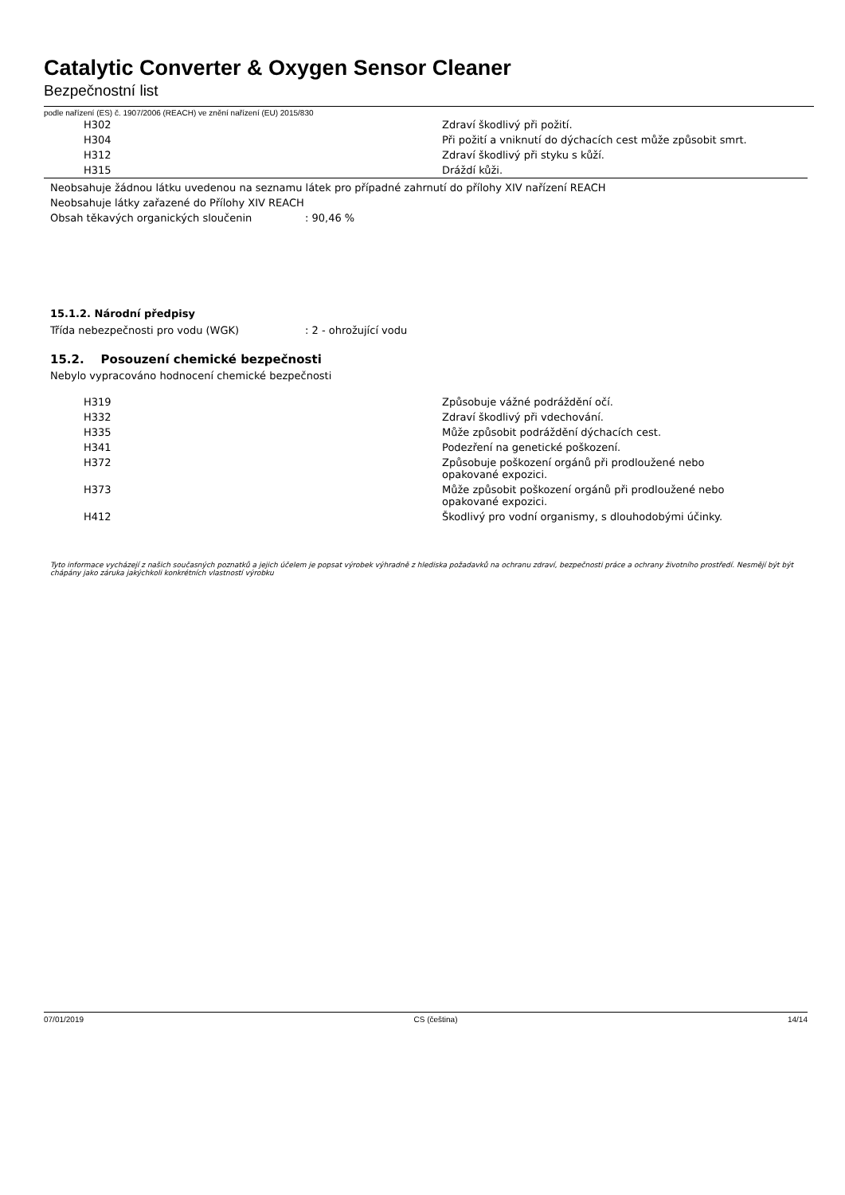Catalytic Converter & Oxygen Sensor Cleaner
Bezpečnostní list
podle nařízení (ES) č. 1907/2006 (REACH) ve znění nařízení (EU) 2015/830
| H302 | Zdraví škodlivý při požití. |
| H304 | Při požití a vniknutí do dýchacích cest může způsobit smrt. |
| H312 | Zdraví škodlivý při styku s kůží. |
| H315 | Dráždí kůži. |
Neobsahuje žádnou látku uvedenou na seznamu látek pro případné zahrnutí do přílohy XIV nařízení REACH
Neobsahuje látky zařazené do Přílohy XIV REACH
Obsah těkavých organických sloučenin: 90,46 %
15.1.2. Národní předpisy
Třída nebezpečnosti pro vodu (WGK): 2 - ohrožující vodu
15.2. Posouzení chemické bezpečnosti
Nebylo vypracováno hodnocení chemické bezpečnosti
| H319 | Způsobuje vážné podráždění očí. |
| H332 | Zdraví škodlivý při vdechování. |
| H335 | Může způsobit podráždění dýchacích cest. |
| H341 | Podezření na genetické poškození. |
| H372 | Způsobuje poškození orgánů při prodloužené nebo opakované expozici. |
| H373 | Může způsobit poškození orgánů při prodloužené nebo opakované expozici. |
| H412 | Škodlivý pro vodní organismy, s dlouhodobými účinky. |
Tyto informace vycházejí z našich současných poznatků a jejich účelem je popsat výrobek výhradně z hlediska požadavků na ochranu zdraví, bezpečnosti práce a ochrany životního prostředí. Nesmějí být být chápány jako záruka jakýchkoli konkrétních vlastností výrobku
07/01/2019 CS (čeština) 14/14